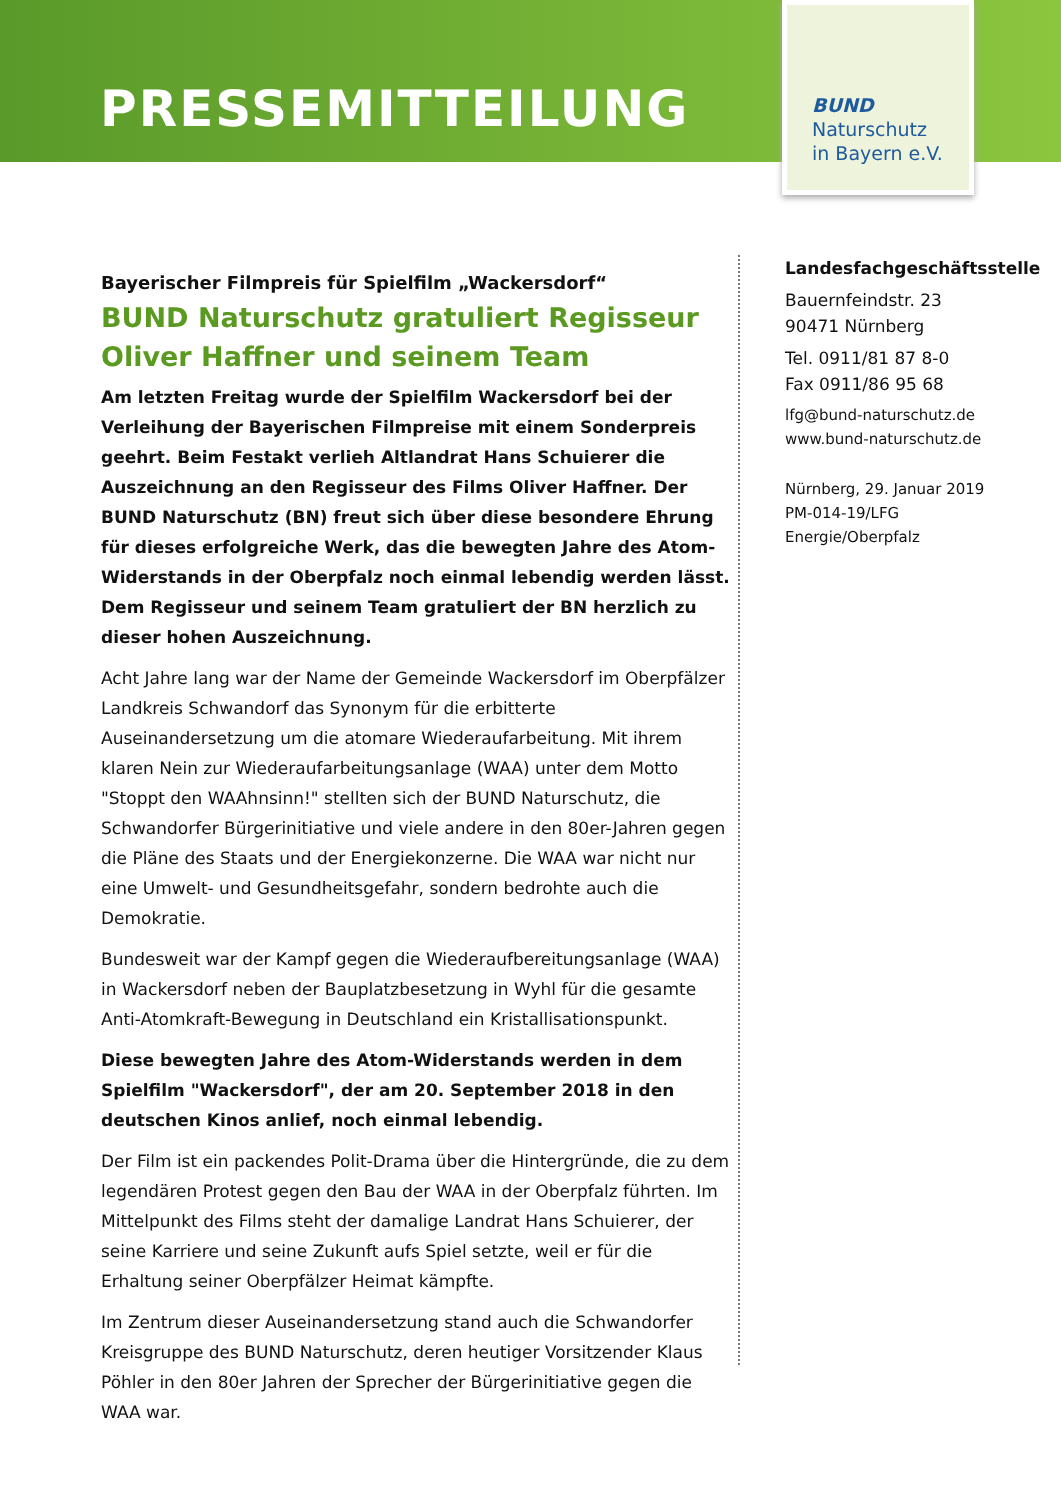PRESSEMITTEILUNG
BUND
Naturschutz
in Bayern e.V.
Bayerischer Filmpreis für Spielfilm „Wackersdorf“
BUND Naturschutz gratuliert Regisseur Oliver Haffner und seinem Team
Am letzten Freitag wurde der Spielfilm Wackersdorf bei der Verleihung der Bayerischen Filmpreise mit einem Sonderpreis geehrt. Beim Festakt verlieh Altlandrat Hans Schuierer die Auszeichnung an den Regisseur des Films Oliver Haffner. Der BUND Naturschutz (BN) freut sich über diese besondere Ehrung für dieses erfolgreiche Werk, das die bewegten Jahre des Atom-Widerstands in der Oberpfalz noch einmal lebendig werden lässt. Dem Regisseur und seinem Team gratuliert der BN herzlich zu dieser hohen Auszeichnung.
Acht Jahre lang war der Name der Gemeinde Wackersdorf im Oberpfälzer Landkreis Schwandorf das Synonym für die erbitterte Auseinandersetzung um die atomare Wiederaufarbeitung. Mit ihrem klaren Nein zur Wiederaufarbeitungsanlage (WAA) unter dem Motto "Stoppt den WAAhnsinn!" stellten sich der BUND Naturschutz, die Schwandorfer Bürgerinitiative und viele andere in den 80er-Jahren gegen die Pläne des Staats und der Energiekonzerne. Die WAA war nicht nur eine Umwelt- und Gesundheitsgefahr, sondern bedrohte auch die Demokratie.
Bundesweit war der Kampf gegen die Wiederaufbereitungsanlage (WAA) in Wackersdorf neben der Bauplatzbesetzung in Wyhl für die gesamte Anti-Atomkraft-Bewegung in Deutschland ein Kristallisationspunkt.
Diese bewegten Jahre des Atom-Widerstands werden in dem Spielfilm "Wackersdorf", der am 20. September 2018 in den deutschen Kinos anlief, noch einmal lebendig.
Der Film ist ein packendes Polit-Drama über die Hintergründe, die zu dem legendären Protest gegen den Bau der WAA in der Oberpfalz führten. Im Mittelpunkt des Films steht der damalige Landrat Hans Schuierer, der seine Karriere und seine Zukunft aufs Spiel setzte, weil er für die Erhaltung seiner Oberpfälzer Heimat kämpfte.
Im Zentrum dieser Auseinandersetzung stand auch die Schwandorfer Kreisgruppe des BUND Naturschutz, deren heutiger Vorsitzender Klaus Pöhler in den 80er Jahren der Sprecher der Bürgerinitiative gegen die WAA war.
Landesfachgeschäftsstelle
Bauernfeindstr. 23
90471 Nürnberg
Tel. 0911/81 87 8-0
Fax 0911/86 95 68
lfg@bund-naturschutz.de
www.bund-naturschutz.de
Nürnberg, 29. Januar 2019
PM-014-19/LFG
Energie/Oberpfalz